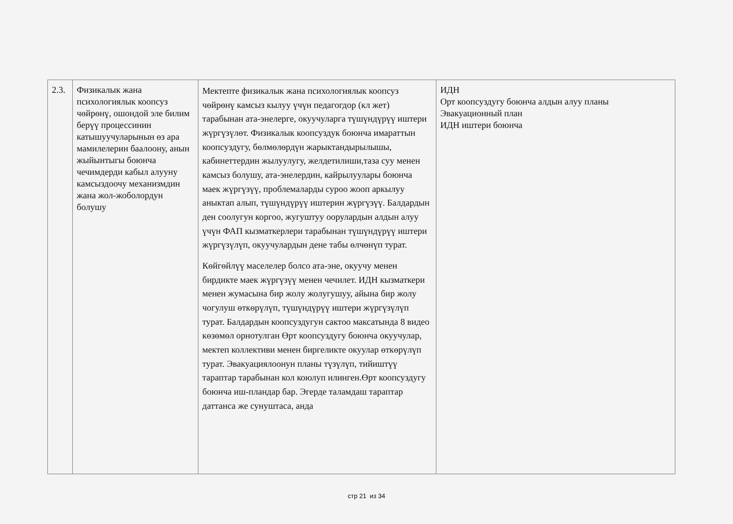| 2.3. | Физикалык жана психологиялык коопсуз чөйрөнү, ошондой эле билим берүү процессинин катышуучуларынын өз ара мамилелерин баалоону, анын жыйынтыгы боюнча чечимдерди кабыл алууну камсыздоочу механизмдин жана жол-жоболордун болушу | Мектепте физикалык жана психологиялык коопсуз чөйрөнү камсыз кылуу үчүн педагогдор (кл жет) тарабынан ата-энелерге, окуучуларга түшүндүрүү иштери жүргүзүлөт. Физикалык коопсуздук боюнча имараттын коопсуздугу, бөлмөлөрдүн жарыктандырылышы, кабинеттердин жылуулугу, желдетилиши,таза суу менен камсыз болушу, ата-энелердин, кайрылуулары боюнча маек жүргүзүү, проблемаларды суроо жооп аркылуу аныктап алып, түшүндүрүү иштерин жүргүзүү. Балдардын ден соолугун коргоо, жугуштуу оорулардын алдын алуу үчүн ФАП кызматкерлери тарабынан түшүндүрүү иштери жүргүзүлүп, окуучулардын дене табы өлчөнүп турат. Көйгөйлүү маселелер болсо ата-эне, окуучу менен бирдикте маек жүргүзүү менен чечилет. ИДН кызматкери менен жумасына бир жолу жолугушуу, айына бир жолу чогулуш өткөрүлүп, түшүндүрүү иштери жүргүзүлүп турат. Балдардын коопсуздугун сактоо максатында 8 видео көзөмөл орнотулган Өрт коопсуздугу боюнча окуучулар, мектеп коллективи менен биргеликте окуулар өткөрүлүп турат. Эвакуациялоонун планы түзүлүп, тийиштүү тараптар тарабынан кол коюлуп илинген.Өрт коопсуздугу боюнча иш-пландар бар. Эгерде таламдаш тараптар даттанса же сунуштаса, анда | ИДН Орт коопсуздугу боюнча алдын алуу планы Эвакуационный план ИДН иштери боюнча |
стр 21 из 34